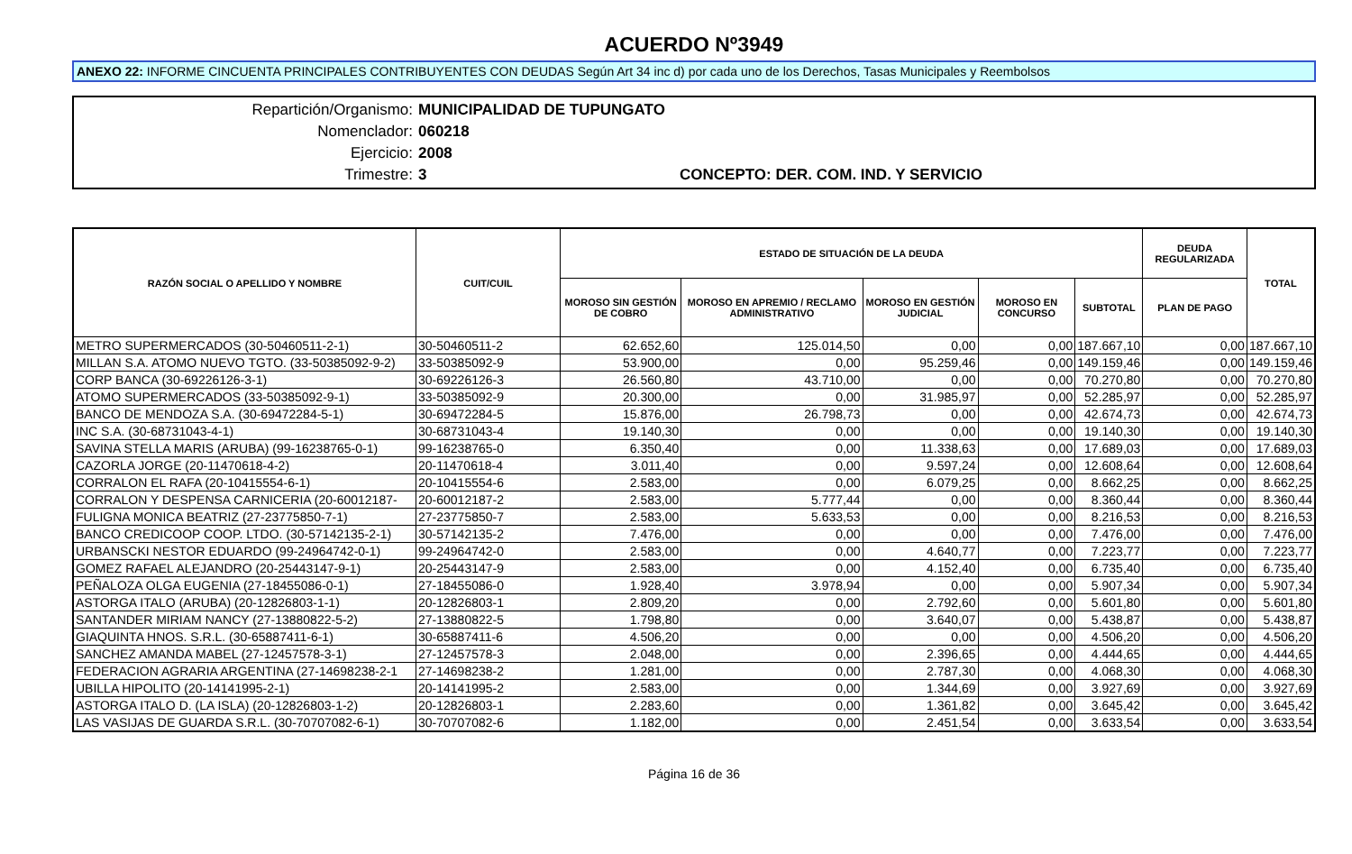ACUERDO Nº3949
ANEXO 22: INFORME CINCUENTA PRINCIPALES CONTRIBUYENTES CON DEUDAS Según Art 34 inc d) por cada uno de los Derechos, Tasas Municipales y Reembolsos
Repartición/Organismo: MUNICIPALIDAD DE TUPUNGATO
Nomenclador: 060218
Ejercicio: 2008
Trimestre: 3 CONCEPTO: DER. COM. IND. Y SERVICIO
| RAZÓN SOCIAL O APELLIDO Y NOMBRE | CUIT/CUIL | ESTADO DE SITUACIÓN DE LA DEUDA | | | | | DEUDA REGULARIZADA | TOTAL |
| --- | --- | --- | --- | --- | --- | --- | --- | --- |
| | | MOROSO SIN GESTIÓN DE COBRO | MOROSO EN APREMIO / RECLAMO ADMINISTRATIVO | MOROSO EN GESTIÓN JUDICIAL | MOROSO EN CONCURSO | SUBTOTAL | PLAN DE PAGO | |
| METRO SUPERMERCADOS (30-50460511-2-1) | 30-50460511-2 | 62.652,60 | 125.014,50 | 0,00 | 0,00 | 187.667,10 | 0,00 | 187.667,10 |
| MILLAN S.A. ATOMO NUEVO TGTO. (33-50385092-9-2) | 33-50385092-9 | 53.900,00 | 0,00 | 95.259,46 | 0,00 | 149.159,46 | 0,00 | 149.159,46 |
| CORP BANCA (30-69226126-3-1) | 30-69226126-3 | 26.560,80 | 43.710,00 | 0,00 | 0,00 | 70.270,80 | 0,00 | 70.270,80 |
| ATOMO SUPERMERCADOS (33-50385092-9-1) | 33-50385092-9 | 20.300,00 | 0,00 | 31.985,97 | 0,00 | 52.285,97 | 0,00 | 52.285,97 |
| BANCO DE MENDOZA S.A. (30-69472284-5-1) | 30-69472284-5 | 15.876,00 | 26.798,73 | 0,00 | 0,00 | 42.674,73 | 0,00 | 42.674,73 |
| INC S.A. (30-68731043-4-1) | 30-68731043-4 | 19.140,30 | 0,00 | 0,00 | 0,00 | 19.140,30 | 0,00 | 19.140,30 |
| SAVINA STELLA MARIS (ARUBA) (99-16238765-0-1) | 99-16238765-0 | 6.350,40 | 0,00 | 11.338,63 | 0,00 | 17.689,03 | 0,00 | 17.689,03 |
| CAZORLA JORGE (20-11470618-4-2) | 20-11470618-4 | 3.011,40 | 0,00 | 9.597,24 | 0,00 | 12.608,64 | 0,00 | 12.608,64 |
| CORRALON EL RAFA (20-10415554-6-1) | 20-10415554-6 | 2.583,00 | 0,00 | 6.079,25 | 0,00 | 8.662,25 | 0,00 | 8.662,25 |
| CORRALON Y DESPENSA CARNICERIA (20-60012187- | 20-60012187-2 | 2.583,00 | 5.777,44 | 0,00 | 0,00 | 8.360,44 | 0,00 | 8.360,44 |
| FULIGNA MONICA BEATRIZ (27-23775850-7-1) | 27-23775850-7 | 2.583,00 | 5.633,53 | 0,00 | 0,00 | 8.216,53 | 0,00 | 8.216,53 |
| BANCO CREDICOOP COOP. LTDO. (30-57142135-2-1) | 30-57142135-2 | 7.476,00 | 0,00 | 0,00 | 0,00 | 7.476,00 | 0,00 | 7.476,00 |
| URBANSCKI NESTOR EDUARDO (99-24964742-0-1) | 99-24964742-0 | 2.583,00 | 0,00 | 4.640,77 | 0,00 | 7.223,77 | 0,00 | 7.223,77 |
| GOMEZ RAFAEL ALEJANDRO (20-25443147-9-1) | 20-25443147-9 | 2.583,00 | 0,00 | 4.152,40 | 0,00 | 6.735,40 | 0,00 | 6.735,40 |
| PEÑALOZA OLGA EUGENIA (27-18455086-0-1) | 27-18455086-0 | 1.928,40 | 3.978,94 | 0,00 | 0,00 | 5.907,34 | 0,00 | 5.907,34 |
| ASTORGA ITALO (ARUBA) (20-12826803-1-1) | 20-12826803-1 | 2.809,20 | 0,00 | 2.792,60 | 0,00 | 5.601,80 | 0,00 | 5.601,80 |
| SANTANDER MIRIAM NANCY (27-13880822-5-2) | 27-13880822-5 | 1.798,80 | 0,00 | 3.640,07 | 0,00 | 5.438,87 | 0,00 | 5.438,87 |
| GIAQUINTA HNOS. S.R.L. (30-65887411-6-1) | 30-65887411-6 | 4.506,20 | 0,00 | 0,00 | 0,00 | 4.506,20 | 0,00 | 4.506,20 |
| SANCHEZ AMANDA MABEL (27-12457578-3-1) | 27-12457578-3 | 2.048,00 | 0,00 | 2.396,65 | 0,00 | 4.444,65 | 0,00 | 4.444,65 |
| FEDERACION AGRARIA ARGENTINA (27-14698238-2-1 | 27-14698238-2 | 1.281,00 | 0,00 | 2.787,30 | 0,00 | 4.068,30 | 0,00 | 4.068,30 |
| UBILLA HIPOLITO (20-14141995-2-1) | 20-14141995-2 | 2.583,00 | 0,00 | 1.344,69 | 0,00 | 3.927,69 | 0,00 | 3.927,69 |
| ASTORGA ITALO D. (LA ISLA) (20-12826803-1-2) | 20-12826803-1 | 2.283,60 | 0,00 | 1.361,82 | 0,00 | 3.645,42 | 0,00 | 3.645,42 |
| LAS VASIJAS DE GUARDA S.R.L. (30-70707082-6-1) | 30-70707082-6 | 1.182,00 | 0,00 | 2.451,54 | 0,00 | 3.633,54 | 0,00 | 3.633,54 |
Página 16 de 36